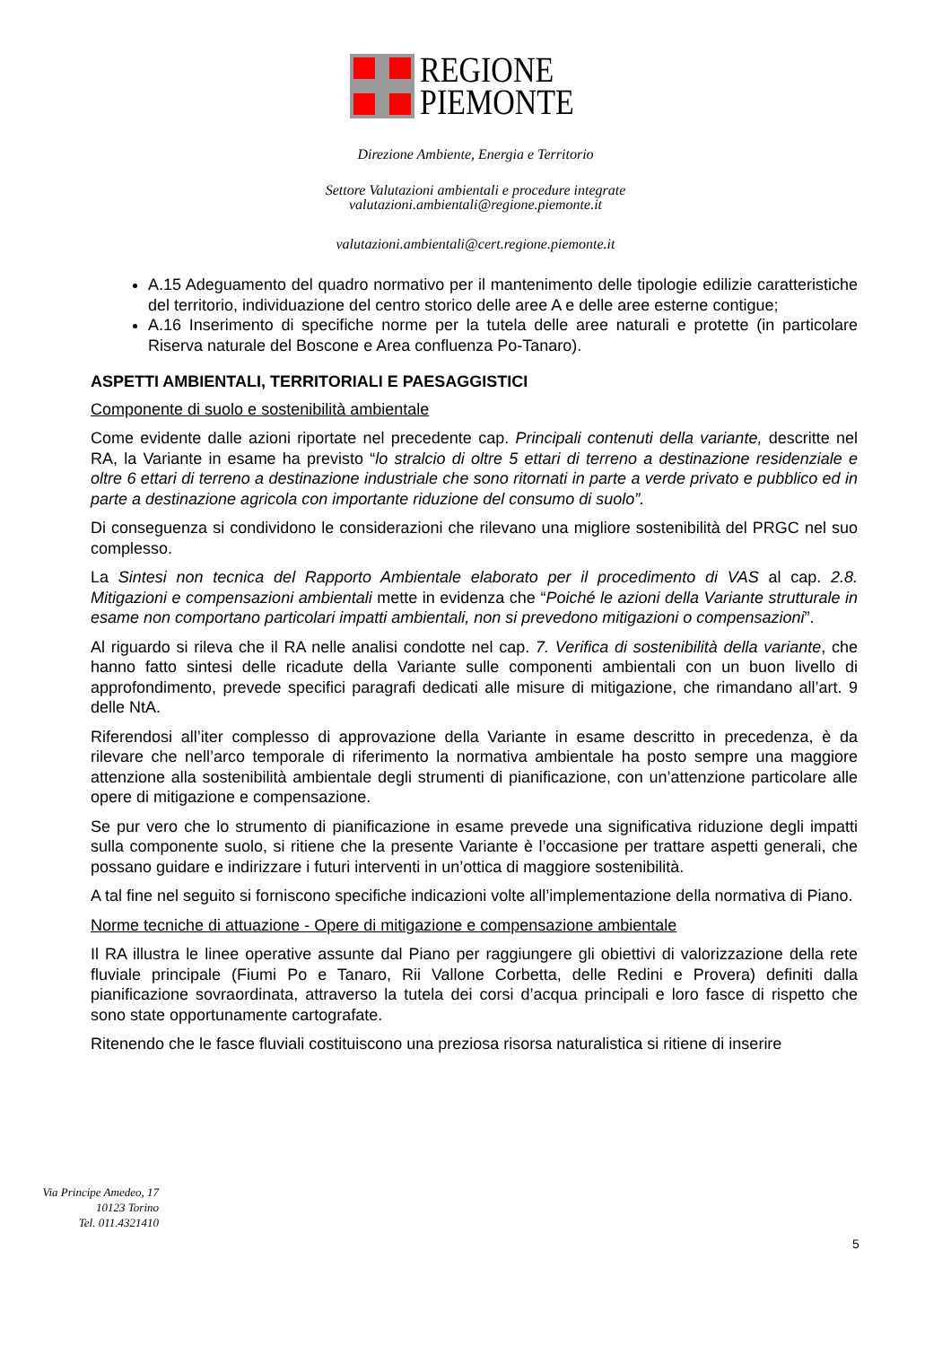REGIONE
PIEMONTE
Direzione Ambiente, Energia e Territorio
Settore Valutazioni ambientali e procedure integrate
valutazioni.ambientali@regione.piemonte.it
valutazioni.ambientali@cert.regione.piemonte.it
A.15 Adeguamento del quadro normativo per il mantenimento delle tipologie edilizie caratteristiche del territorio, individuazione del centro storico delle aree A e delle aree esterne contigue;
A.16 Inserimento di specifiche norme per la tutela delle aree naturali e protette (in particolare Riserva naturale del Boscone e Area confluenza Po-Tanaro).
ASPETTI AMBIENTALI, TERRITORIALI E PAESAGGISTICI
Componente di suolo e sostenibilità ambientale
Come evidente dalle azioni riportate nel precedente cap. Principali contenuti della variante, descritte nel RA, la Variante in esame ha previsto “lo stralcio di oltre 5 ettari di terreno a destinazione residenziale e oltre 6 ettari di terreno a destinazione industriale che sono ritornati in parte a verde privato e pubblico ed in parte a destinazione agricola con importante riduzione del consumo di suolo”.
Di conseguenza si condividono le considerazioni che rilevano una migliore sostenibilità del PRGC nel suo complesso.
La Sintesi non tecnica del Rapporto Ambientale elaborato per il procedimento di VAS al cap. 2.8. Mitigazioni e compensazioni ambientali mette in evidenza che “Poiché le azioni della Variante strutturale in esame non comportano particolari impatti ambientali, non si prevedono mitigazioni o compensazioni”.
Al riguardo si rileva che il RA nelle analisi condotte nel cap. 7. Verifica di sostenibilità della variante, che hanno fatto sintesi delle ricadute della Variante sulle componenti ambientali con un buon livello di approfondimento, prevede specifici paragrafi dedicati alle misure di mitigazione, che rimandano all’art. 9 delle NtA.
Riferendosi all’iter complesso di approvazione della Variante in esame descritto in precedenza, è da rilevare che nell’arco temporale di riferimento la normativa ambientale ha posto sempre una maggiore attenzione alla sostenibilità ambientale degli strumenti di pianificazione, con un’attenzione particolare alle opere di mitigazione e compensazione.
Se pur vero che lo strumento di pianificazione in esame prevede una significativa riduzione degli impatti sulla componente suolo, si ritiene che la presente Variante è l’occasione per trattare aspetti generali, che possano guidare e indirizzare i futuri interventi in un’ottica di maggiore sostenibilità.
A tal fine nel seguito si forniscono specifiche indicazioni volte all’implementazione della normativa di Piano.
Norme tecniche di attuazione - Opere di mitigazione e compensazione ambientale
Il RA illustra le linee operative assunte dal Piano per raggiungere gli obiettivi di valorizzazione della rete fluviale principale (Fiumi Po e Tanaro, Rii Vallone Corbetta, delle Redini e Provera) definiti dalla pianificazione sovraordinata, attraverso la tutela dei corsi d’acqua principali e loro fasce di rispetto che sono state opportunamente cartografate.
Ritenendo che le fasce fluviali costituiscono una preziosa risorsa naturalistica si ritiene di inserire
Via Principe Amedeo, 17
10123 Torino
Tel. 011.4321410
5